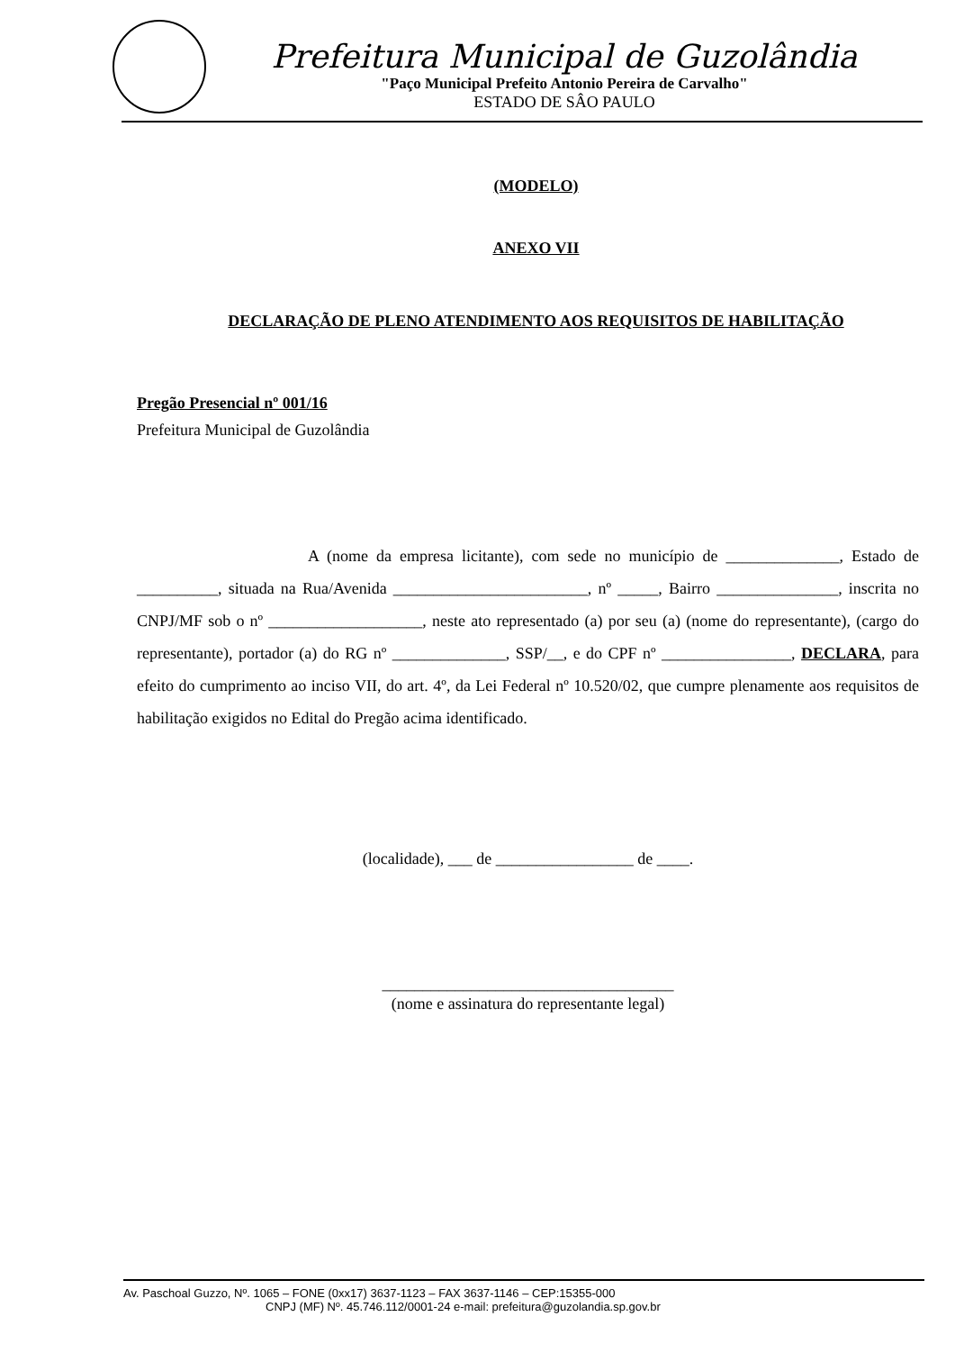Prefeitura Municipal de Guzolândia
"Paço Municipal Prefeito Antonio Pereira de Carvalho"
ESTADO DE SÂO PAULO
(MODELO)
ANEXO VII
DECLARAÇÃO DE PLENO ATENDIMENTO AOS REQUISITOS DE HABILITAÇÃO
Pregão Presencial nº 001/16
Prefeitura Municipal de Guzolândia
A (nome da empresa licitante), com sede no município de ______________, Estado de __________, situada na Rua/Avenida ________________________, nº _____, Bairro _______________, inscrita no CNPJ/MF sob o nº ___________________, neste ato representado (a) por seu (a) (nome do representante), (cargo do representante), portador (a) do RG nº ______________, SSP/__, e do CPF nº ________________, DECLARA, para efeito do cumprimento ao inciso VII, do art. 4º, da Lei Federal nº 10.520/02, que cumpre plenamente aos requisitos de habilitação exigidos no Edital do Pregão acima identificado.
(localidade), ___ de _________________ de ____.
____________________________________
(nome e assinatura do representante legal)
Av. Paschoal Guzzo, Nº. 1065 – FONE (0xx17) 3637-1123 – FAX 3637-1146 – CEP:15355-000
CNPJ (MF) Nº. 45.746.112/0001-24 e-mail: prefeitura@guzolandia.sp.gov.br